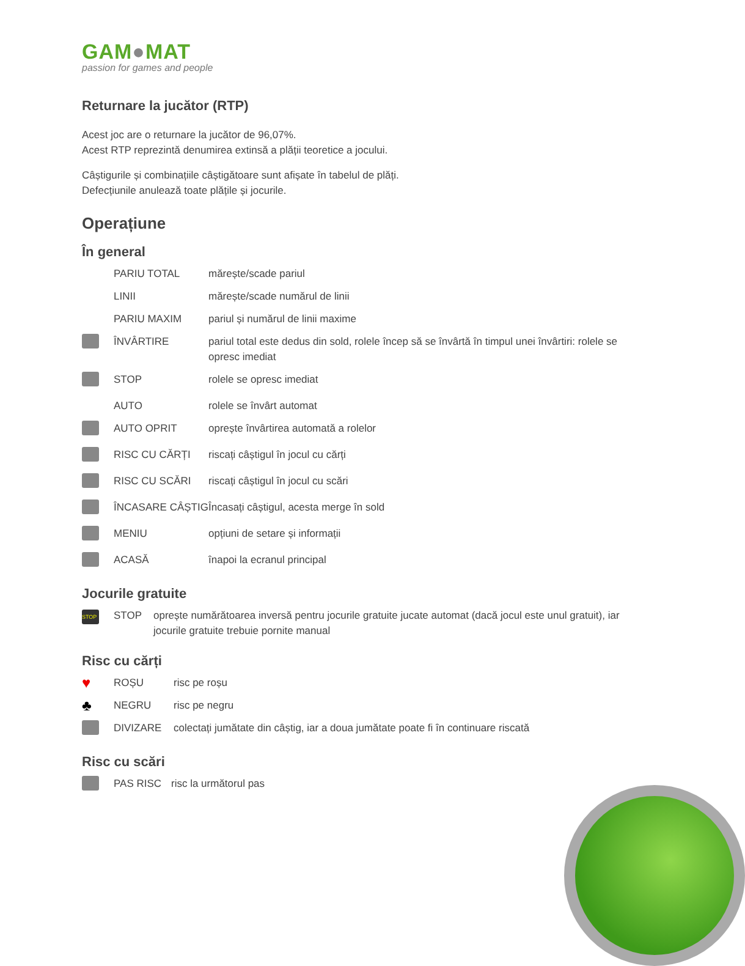GAM●MAT
passion for games and people
Returnare la jucător (RTP)
Acest joc are o returnare la jucător de 96,07%.
Acest RTP reprezintă denumirea extinsă a plății teoretice a jocului.
Câștigurile și combinațiile câștigătoare sunt afișate în tabelul de plăți.
Defecțiunile anulează toate plățile și jocurile.
Operațiune
În general
| | PARIU TOTAL | mărește/scade pariul |
| | LINII | mărește/scade numărul de linii |
| | PARIU MAXIM | pariul și numărul de linii maxime |
| | ÎNVÂRTIRE | pariul total este dedus din sold, rolele încep să se învârtă în timpul unei învârtiri: rolele se opresc imediat |
| | STOP | rolele se opresc imediat |
| | AUTO | rolele se învârt automat |
| | AUTO OPRIT | oprește învârtirea automată a rolelor |
| | RISC CU CĂRȚI | riscați câștigul în jocul cu cărți |
| | RISC CU SCĂRI | riscați câștigul în jocul cu scări |
| | ÎNCASARE CÂȘTIG | Încasați câștigul, acesta merge în sold |
| | MENIU | opțiuni de setare și informații |
| | ACASĂ | înapoi la ecranul principal |
Jocurile gratuite
| STOP | STOP | oprește numărătoarea inversă pentru jocurile gratuite jucate automat (dacă jocul este unul gratuit), iar jocurile gratuite trebuie pornite manual |
Risc cu cărți
| ♥ | ROȘU | risc pe roșu |
| ♣ | NEGRU | risc pe negru |
| | DIVIZARE | colectați jumătate din câștig, iar a doua jumătate poate fi în continuare riscată |
Risc cu scări
| | PAS RISC | risc la următorul pas |